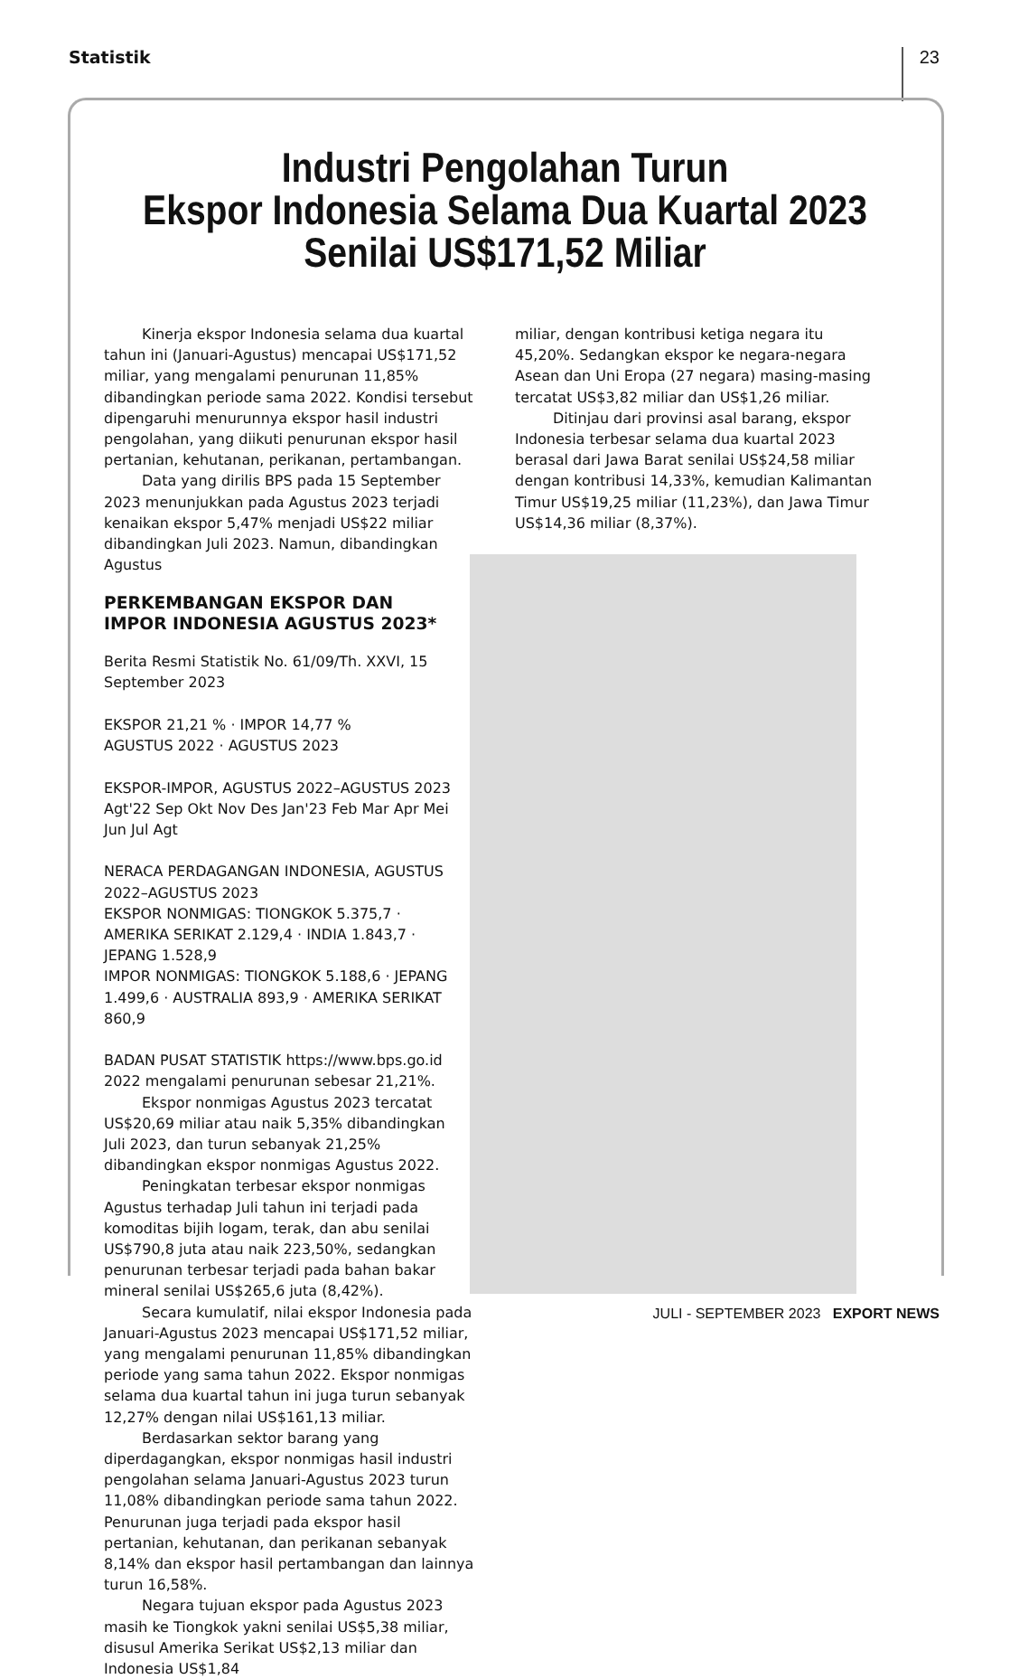Statistik 23
Industri Pengolahan Turun
Ekspor Indonesia Selama Dua Kuartal 2023
Senilai US$171,52 Miliar
Kinerja ekspor Indonesia selama dua kuartal tahun ini (Januari-Agustus) mencapai US$171,52 miliar, yang mengalami penurunan 11,85% dibandingkan periode sama 2022. Kondisi tersebut dipengaruhi menurunnya ekspor hasil industri pengolahan, yang diikuti penurunan ekspor hasil pertanian, kehutanan, perikanan, pertambangan.
Data yang dirilis BPS pada 15 September 2023 menunjukkan pada Agustus 2023 terjadi kenaikan ekspor 5,47% menjadi US$22 miliar dibandingkan Juli 2023. Namun, dibandingkan Agustus
PERKEMBANGAN EKSPOR DAN IMPOR INDONESIA AGUSTUS 2023*
Berita Resmi Statistik No. 61/09/Th. XXVI, 15 September 2023
EKSPOR 21,21 % · IMPOR 14,77 %
AGUSTUS 2022 · AGUSTUS 2023
EKSPOR-IMPOR, AGUSTUS 2022–AGUSTUS 2023
Agt'22 Sep Okt Nov Des Jan'23 Feb Mar Apr Mei Jun Jul Agt
NERACA PERDAGANGAN INDONESIA, AGUSTUS 2022–AGUSTUS 2023
EKSPOR NONMIGAS: TIONGKOK 5.375,7 · AMERIKA SERIKAT 2.129,4 · INDIA 1.843,7 · JEPANG 1.528,9
IMPOR NONMIGAS: TIONGKOK 5.188,6 · JEPANG 1.499,6 · AUSTRALIA 893,9 · AMERIKA SERIKAT 860,9
BADAN PUSAT STATISTIK https://www.bps.go.id 2022 mengalami penurunan sebesar 21,21%.
Ekspor nonmigas Agustus 2023 tercatat US$20,69 miliar atau naik 5,35% dibandingkan Juli 2023, dan turun sebanyak 21,25% dibandingkan ekspor nonmigas Agustus 2022.
Peningkatan terbesar ekspor nonmigas Agustus terhadap Juli tahun ini terjadi pada komoditas bijih logam, terak, dan abu senilai US$790,8 juta atau naik 223,50%, sedangkan penurunan terbesar terjadi pada bahan bakar mineral senilai US$265,6 juta (8,42%).
Secara kumulatif, nilai ekspor Indonesia pada Januari-Agustus 2023 mencapai US$171,52 miliar, yang mengalami penurunan 11,85% dibandingkan periode yang sama tahun 2022. Ekspor nonmigas selama dua kuartal tahun ini juga turun sebanyak 12,27% dengan nilai US$161,13 miliar.
Berdasarkan sektor barang yang diperdagangkan, ekspor nonmigas hasil industri pengolahan selama Januari-Agustus 2023 turun 11,08% dibandingkan periode sama tahun 2022. Penurunan juga terjadi pada ekspor hasil pertanian, kehutanan, dan perikanan sebanyak 8,14% dan ekspor hasil pertambangan dan lainnya turun 16,58%.
Negara tujuan ekspor pada Agustus 2023 masih ke Tiongkok yakni senilai US$5,38 miliar, disusul Amerika Serikat US$2,13 miliar dan Indonesia US$1,84
miliar, dengan kontribusi ketiga negara itu 45,20%. Sedangkan ekspor ke negara-negara Asean dan Uni Eropa (27 negara) masing-masing tercatat US$3,82 miliar dan US$1,26 miliar.
Ditinjau dari provinsi asal barang, ekspor Indonesia terbesar selama dua kuartal 2023 berasal dari Jawa Barat senilai US$24,58 miliar dengan kontribusi 14,33%, kemudian Kalimantan Timur US$19,25 miliar (11,23%), dan Jawa Timur US$14,36 miliar (8,37%).
JULI - SEPTEMBER 2023 EXPORT NEWS